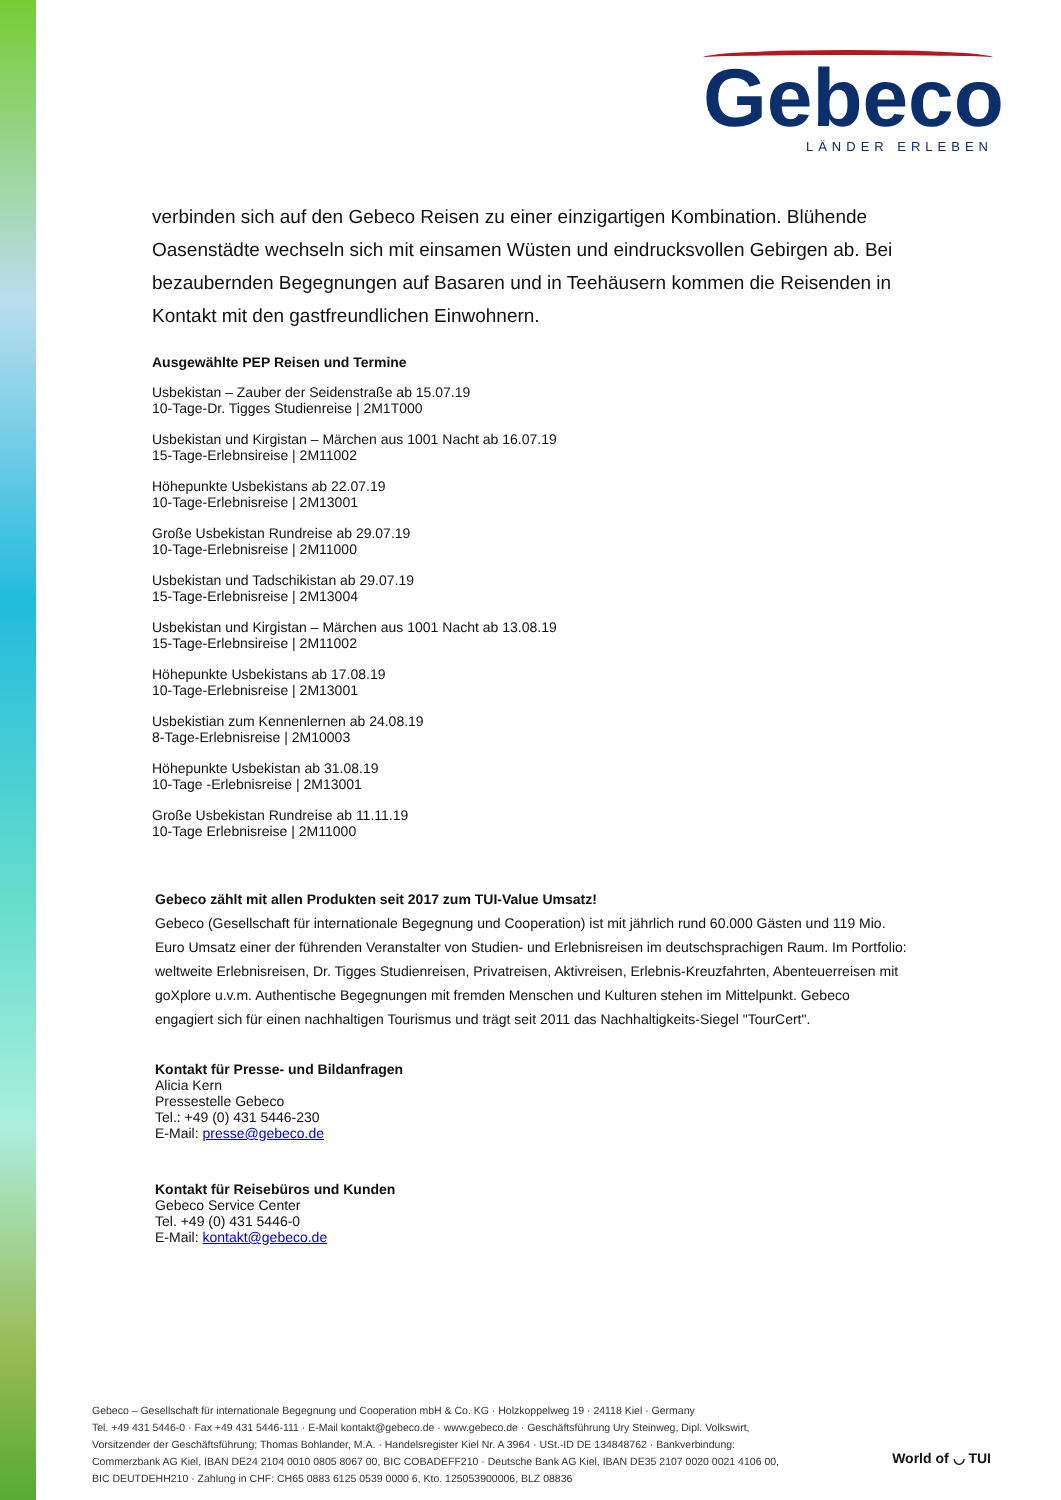Gebeco
LÄNDER ERLEBEN
verbinden sich auf den Gebeco Reisen zu einer einzigartigen Kombination. Blühende Oasenstädte wechseln sich mit einsamen Wüsten und eindrucksvollen Gebirgen ab. Bei bezaubernden Begegnungen auf Basaren und in Teehäusern kommen die Reisenden in Kontakt mit den gastfreundlichen Einwohnern.
Ausgewählte PEP Reisen und Termine
Usbekistan – Zauber der Seidenstraße ab 15.07.19
10-Tage-Dr. Tigges Studienreise | 2M1T000
Usbekistan und Kirgistan – Märchen aus 1001 Nacht ab 16.07.19
15-Tage-Erlebnsireise | 2M11002
Höhepunkte Usbekistans ab 22.07.19
10-Tage-Erlebnisreise | 2M13001
Große Usbekistan Rundreise ab 29.07.19
10-Tage-Erlebnisreise | 2M11000
Usbekistan und Tadschikistan ab 29.07.19
15-Tage-Erlebnisreise | 2M13004
Usbekistan und Kirgistan – Märchen aus 1001 Nacht ab 13.08.19
15-Tage-Erlebnsireise | 2M11002
Höhepunkte Usbekistans ab 17.08.19
10-Tage-Erlebnisreise | 2M13001
Usbekistian zum Kennenlernen ab 24.08.19
8-Tage-Erlebnisreise | 2M10003
Höhepunkte Usbekistan ab 31.08.19
10-Tage -Erlebnisreise | 2M13001
Große Usbekistan Rundreise ab 11.11.19
10-Tage Erlebnisreise | 2M11000
Gebeco zählt mit allen Produkten seit 2017 zum TUI-Value Umsatz!
Gebeco (Gesellschaft für internationale Begegnung und Cooperation) ist mit jährlich rund 60.000 Gästen und 119 Mio. Euro Umsatz einer der führenden Veranstalter von Studien- und Erlebnisreisen im deutschsprachigen Raum. Im Portfolio: weltweite Erlebnisreisen, Dr. Tigges Studienreisen, Privatreisen, Aktivreisen, Erlebnis-Kreuzfahrten, Abenteuerreisen mit goXplore u.v.m. Authentische Begegnungen mit fremden Menschen und Kulturen stehen im Mittelpunkt. Gebeco engagiert sich für einen nachhaltigen Tourismus und trägt seit 2011 das Nachhaltigkeits-Siegel "TourCert".
Kontakt für Presse- und Bildanfragen
Alicia Kern
Pressestelle Gebeco
Tel.: +49 (0) 431 5446-230
E-Mail: presse@gebeco.de
Kontakt für Reisebüros und Kunden
Gebeco Service Center
Tel. +49 (0) 431 5446-0
E-Mail: kontakt@gebeco.de
Gebeco – Gesellschaft für internationale Begegnung und Cooperation mbH & Co. KG · Holzkoppelweg 19 · 24118 Kiel · Germany
Tel. +49 431 5446-0 · Fax +49 431 5446-111 · E-Mail kontakt@gebeco.de · www.gebeco.de · Geschäftsführung Ury Steinweg, Dipl. Volkswirt,
Vorsitzender der Geschäftsführung; Thomas Bohlander, M.A. · Handelsregister Kiel Nr. A 3964 · USt.-ID DE 134848762 · Bankverbindung:
Commerzbank AG Kiel, IBAN DE24 2104 0010 0805 8067 00, BIC COBADEFF210 · Deutsche Bank AG Kiel, IBAN DE35 2107 0020 0021 4106 00,
BIC DEUTDEHH210 · Zahlung in CHF: CH65 0883 6125 0539 0000 6, Kto. 125053900006, BLZ 08836
World of ◡ TUI